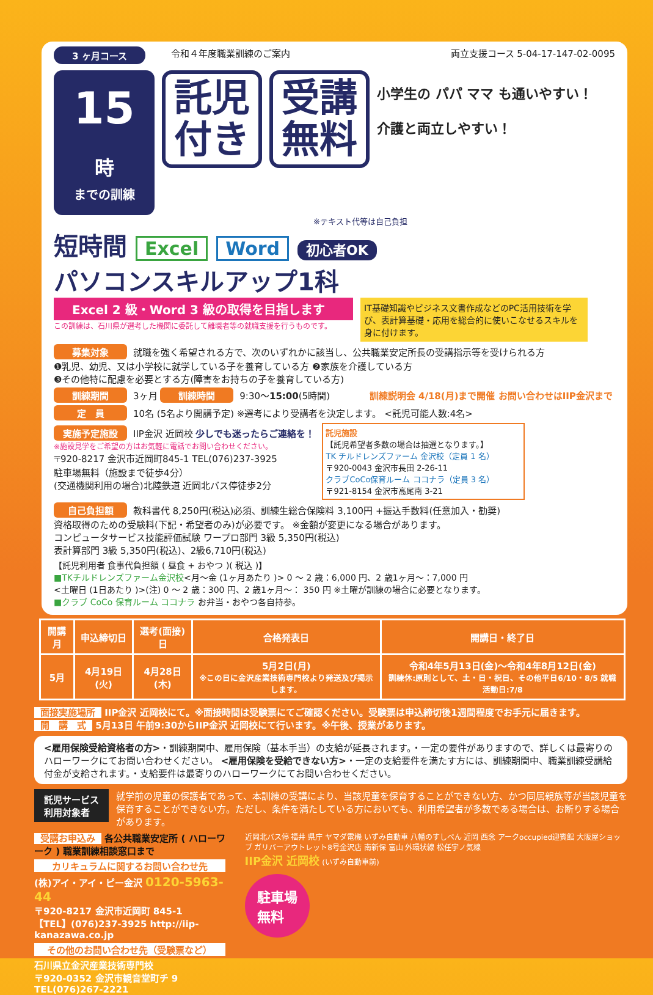3 ヶ月コース 令和４年度職業訓練のご案内 両立支援コース 5-04-17-147-02-0095
15時
までの訓練
託児
付き
受講
無料
小学生の パパ ママ も通いやすい！
介護と両立しやすい！
※テキスト代等は自己負担
短時間 Excel Word 初心者OK
パソコンスキルアップ1科
Excel 2 級・Word 3 級の取得を目指します
この訓練は、石川県が選考した機関に委託して離職者等の就職支援を行うものです。
IT基礎知識やビジネス文書作成などのPC活用技術を学び、表計算基礎・応用を総合的に使いこなせるスキルを身に付けます。
募集対象 就職を強く希望される方で、次のいずれかに該当し、公共職業安定所長の受講指示等を受けられる方
❶乳児、幼児、又は小学校に就学している子を養育している方 ❷家族を介護している方
❸その他特に配慮を必要とする方(障害をお持ちの子を養育している方)
訓練期間 3ヶ月 訓練時間 9:30〜15:00(5時間) 訓練説明会 4/18(月)まで開催 お問い合わせはIIP金沢まで
定　員 10名 (5名より開講予定) ※選考により受講者を決定します。 <託児可能人数:4名>
実施予定施設 IIP金沢 近岡校 少しでも迷ったらご連絡を！
※施設見学をご希望の方はお気軽に電話でお問い合わせください。
〒920-8217 金沢市近岡町845-1 TEL(076)237-3925
駐車場無料（施設まで徒歩4分）
(交通機関利用の場合)北陸鉄道 近岡北バス停徒歩2分
託児施設
【託児希望者多数の場合は抽選となります。】
TK チルドレンズファーム 金沢校（定員 1 名）
〒920-0043 金沢市長田 2-26-11
クラブCoCo保育ルーム ココナラ（定員 3 名）
〒921-8154 金沢市高尾南 3-21
自己負担額 教科書代 8,250円(税込)必須、訓練生総合保険料 3,100円 +振込手数料(任意加入・勧奨)
資格取得のための受験料(下記・希望者のみ)が必要です。 ※金額が変更になる場合があります。
コンピュータサービス技能評価試験 ワープロ部門 3級 5,350円(税込)
表計算部門 3級 5,350円(税込)、2級6,710円(税込)
【託児利用者 食事代負担額 ( 昼食 + おやつ )( 税込 )】
■TKチルドレンズファーム金沢校<月〜金 (1ヶ月あたり )> 0 〜 2 歳：6,000 円、2 歳1ヶ月〜：7,000 円
<土曜日 (1日あたり )>(注) 0 〜 2 歳：300 円、2 歳1ヶ月〜： 350 円 ※土曜が訓練の場合に必要となります。
■クラブ CoCo 保育ルーム ココナラ お弁当・おやつ各自持参。
| 開講月 | 申込締切日 | 選考(面接)日 | 合格発表日 | 開講日・終了日 |
| --- | --- | --- | --- | --- |
| 5月 | 4月19日(火) | 4月28日(木) | 5月2日(月) ※この日に金沢産業技術専門校より発送及び掲示します。 | 令和4年5月13日(金)〜令和4年8月12日(金) 訓練休:原則として、土・日・祝日、その他平日6/10・8/5 就職活動日:7/8 |
面接実施場所 IIP金沢 近岡校にて。※面接時間は受験票にてご確認ください。受験票は申込締切後1週間程度でお手元に届きます。
開　講　式 5月13日 午前9:30からIIP金沢 近岡校にて行います。※午後、授業があります。
<雇用保険受給資格者の方>・訓練期間中、雇用保険（基本手当）の支給が延長されます。・一定の要件がありますので、詳しくは最寄りのハローワークにてお問い合わせください。 <雇用保険を受給できない方>・一定の支給要件を満たす方には、訓練期間中、職業訓練受講給付金が支給されます。・支給要件は最寄りのハローワークにてお問い合わせください。
託児サービス
利用対象者 就学前の児童の保護者であって、本訓練の受講により、当該児童を保育することができない方、かつ同居親族等が当該児童を保育することができない方。ただし、条件を満たしている方においても、利用希望者が多数である場合は、お断りする場合があります。
受講お申込み 各公共職業安定所 ( ハローワーク ) 職業訓練相談窓口まで
カリキュラムに関するお問い合わせ先
(株)アイ・アイ・ピー金沢 0120-5963-44
〒920-8217 金沢市近岡町 845-1
【TEL】(076)237-3925 http://iip-kanazawa.co.jp
その他のお問い合わせ先（受験票など）
石川県立金沢産業技術専門校
〒920-0352 金沢市観音堂町チ 9 TEL(076)267-2221
近岡北バス停 福井 県庁 ヤマダ電機 いずみ自動車 八幡のすしべん 近岡 西念 アークoccupied迎賓館 大阪屋ショップ ガリバーアウトレット8号金沢店 南新保 富山 外環状線 松任宇ノ気線
IIP金沢 近岡校 (いずみ自動車前)
駐車場
無料